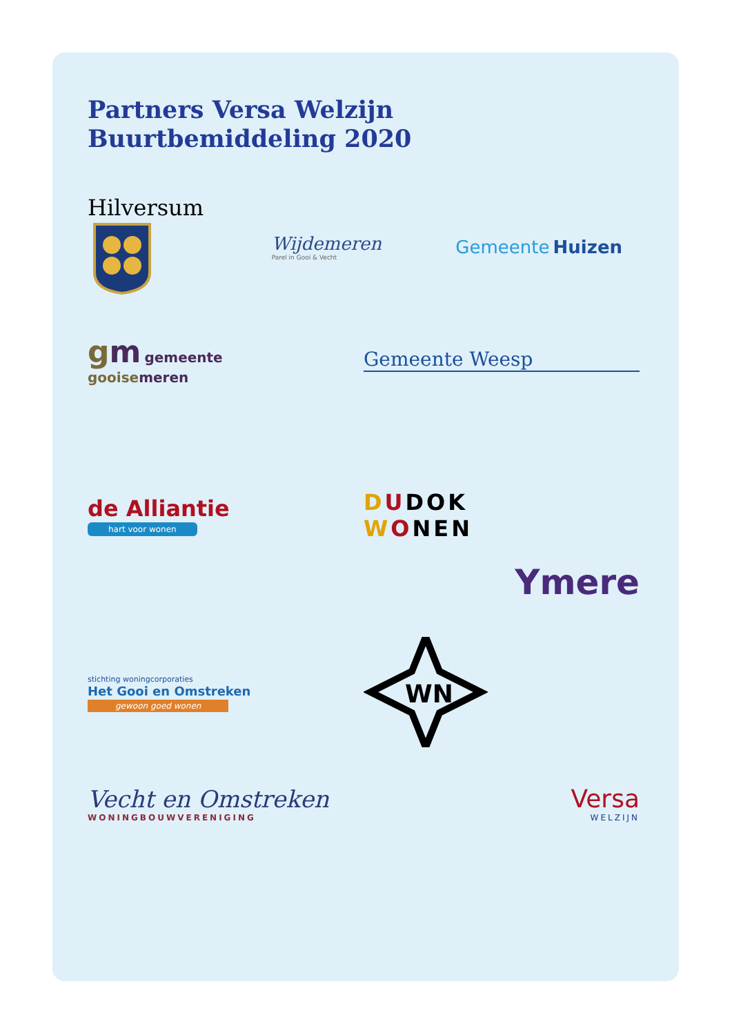Partners Versa Welzijn
Buurtbemiddeling 2020
Hilversum
Wijdemeren
Parel in Gooi & Vecht
Gemeente Huizen
gm gemeente
gooisemeren
Gemeente Weesp
de Alliantie
hart voor wonen
DUDOK
WONEN
Ymere
stichting woningcorporaties
Het Gooi en Omstreken
gewoon goed wonen
WN
Vecht en Omstreken
WONINGBOUWVERENIGING
Versa
WELZIJN